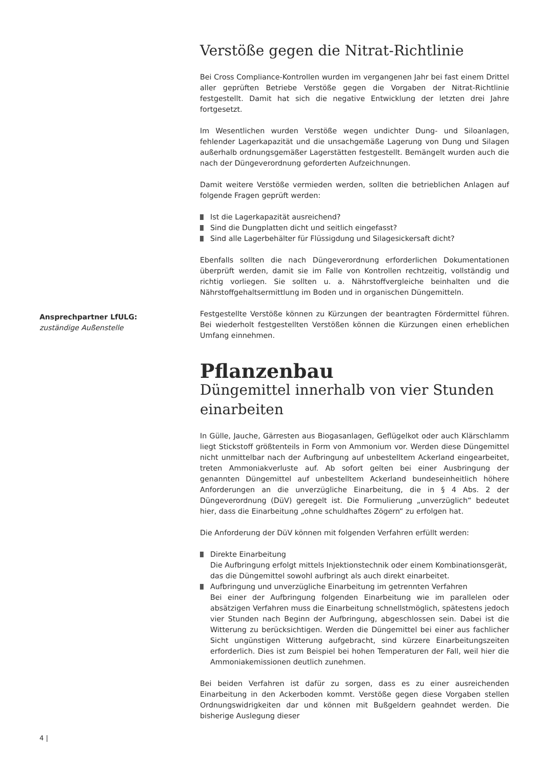Ansprechpartner LfULG:
zuständige Außenstelle
Verstöße gegen die Nitrat-Richtlinie
Bei Cross Compliance-Kontrollen wurden im vergangenen Jahr bei fast einem Drittel aller geprüften Betriebe Verstöße gegen die Vorgaben der Nitrat-Richtlinie festgestellt. Damit hat sich die negative Entwicklung der letzten drei Jahre fortgesetzt.
Im Wesentlichen wurden Verstöße wegen undichter Dung- und Siloanlagen, fehlender Lagerkapazität und die unsachgemäße Lagerung von Dung und Silagen außerhalb ordnungsgemäßer Lagerstätten festgestellt. Bemängelt wurden auch die nach der Düngeverordnung geforderten Aufzeichnungen.
Damit weitere Verstöße vermieden werden, sollten die betrieblichen Anlagen auf folgende Fragen geprüft werden:
Ist die Lagerkapazität ausreichend?
Sind die Dungplatten dicht und seitlich eingefasst?
Sind alle Lagerbehälter für Flüssigdung und Silagesickersaft dicht?
Ebenfalls sollten die nach Düngeverordnung erforderlichen Dokumentationen überprüft werden, damit sie im Falle von Kontrollen rechtzeitig, vollständig und richtig vorliegen. Sie sollten u. a. Nährstoffvergleiche beinhalten und die Nährstoffgehaltsermittlung im Boden und in organischen Düngemitteln.
Festgestellte Verstöße können zu Kürzungen der beantragten Fördermittel führen. Bei wiederholt festgestellten Verstößen können die Kürzungen einen erheblichen Umfang einnehmen.
Pflanzenbau
Düngemittel innerhalb von vier Stunden einarbeiten
In Gülle, Jauche, Gärresten aus Biogasanlagen, Geflügelkot oder auch Klärschlamm liegt Stickstoff größtenteils in Form von Ammonium vor. Werden diese Düngemittel nicht unmittelbar nach der Aufbringung auf unbestelltem Ackerland eingearbeitet, treten Ammoniakverluste auf. Ab sofort gelten bei einer Ausbringung der genannten Düngemittel auf unbestelltem Ackerland bundeseinheitlich höhere Anforderungen an die unverzügliche Einarbeitung, die in § 4 Abs. 2 der Düngeverordnung (DüV) geregelt ist. Die Formulierung „unverzüglich“ bedeutet hier, dass die Einarbeitung „ohne schuldhaftes Zögern“ zu erfolgen hat.
Die Anforderung der DüV können mit folgenden Verfahren erfüllt werden:
Direkte Einarbeitung
Die Aufbringung erfolgt mittels Injektionstechnik oder einem Kombinationsgerät, das die Düngemittel sowohl aufbringt als auch direkt einarbeitet.
Aufbringung und unverzügliche Einarbeitung im getrennten Verfahren
Bei einer der Aufbringung folgenden Einarbeitung wie im parallelen oder absätzigen Verfahren muss die Einarbeitung schnellstmöglich, spätestens jedoch vier Stunden nach Beginn der Aufbringung, abgeschlossen sein. Dabei ist die Witterung zu berücksichtigen. Werden die Düngemittel bei einer aus fachlicher Sicht ungünstigen Witterung aufgebracht, sind kürzere Einarbeitungszeiten erforderlich. Dies ist zum Beispiel bei hohen Temperaturen der Fall, weil hier die Ammoniakemissionen deutlich zunehmen.
Bei beiden Verfahren ist dafür zu sorgen, dass es zu einer ausreichenden Einarbeitung in den Ackerboden kommt. Verstöße gegen diese Vorgaben stellen Ordnungswidrigkeiten dar und können mit Bußgeldern geahndet werden. Die bisherige Auslegung dieser
4 |